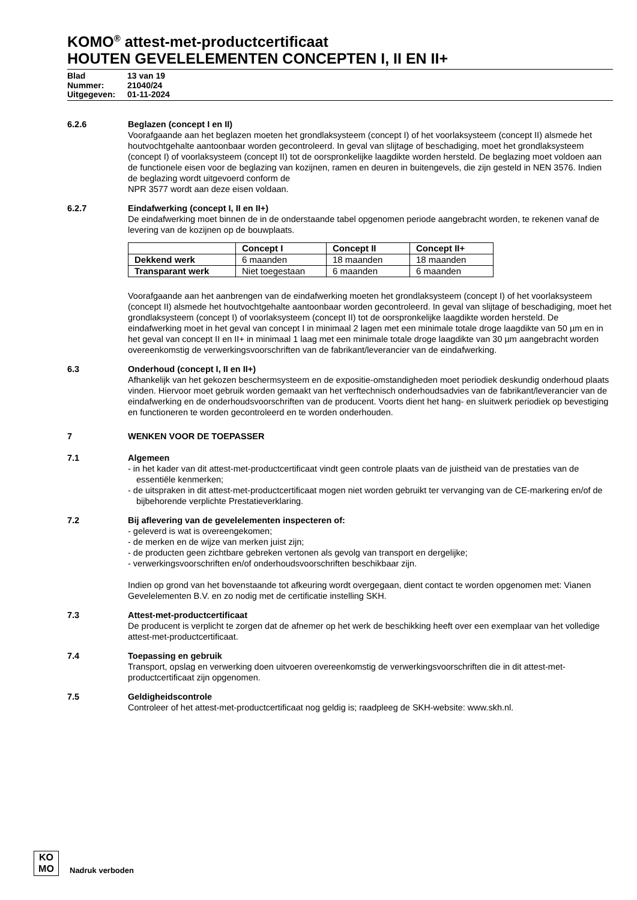KOMO<sup>®</sup> attest-met-productcertificaat
HOUTEN GEVELELEMENTEN CONCEPTEN I, II EN II+
Blad 13 van 19
Nummer: 21040/24
Uitgegeven: 01-11-2024
6.2.6 Beglazen (concept I en II)
Voorafgaande aan het beglazen moeten het grondlaksysteem (concept I) of het voorlaksysteem (concept II) alsmede het houtvochtgehalte aantoonbaar worden gecontroleerd. In geval van slijtage of beschadiging, moet het grondlaksysteem (concept I) of voorlaksysteem (concept II) tot de oorspronkelijke laagdikte worden hersteld. De beglazing moet voldoen aan de functionele eisen voor de beglazing van kozijnen, ramen en deuren in buitengevels, die zijn gesteld in NEN 3576. Indien de beglazing wordt uitgevoerd conform de
NPR 3577 wordt aan deze eisen voldaan.
6.2.7 Eindafwerking (concept I, II en II+)
De eindafwerking moet binnen de in de onderstaande tabel opgenomen periode aangebracht worden, te rekenen vanaf de levering van de kozijnen op de bouwplaats.
| | Concept I | Concept II | Concept II+ |
| --- | --- | --- | --- |
| Dekkend werk | 6 maanden | 18 maanden | 18 maanden |
| Transparant werk | Niet toegestaan | 6 maanden | 6 maanden |
Voorafgaande aan het aanbrengen van de eindafwerking moeten het grondlaksysteem (concept I) of het voorlaksysteem (concept II) alsmede het houtvochtgehalte aantoonbaar worden gecontroleerd. In geval van slijtage of beschadiging, moet het grondlaksysteem (concept I) of voorlaksysteem (concept II) tot de oorspronkelijke laagdikte worden hersteld. De eindafwerking moet in het geval van concept I in minimaal 2 lagen met een minimale totale droge laagdikte van 50 µm en in het geval van concept II en II+ in minimaal 1 laag met een minimale totale droge laagdikte van 30 µm aangebracht worden overeenkomstig de verwerkingsvoorschriften van de fabrikant/leverancier van de eindafwerking.
6.3 Onderhoud (concept I, II en II+)
Afhankelijk van het gekozen beschermsysteem en de expositie-omstandigheden moet periodiek deskundig onderhoud plaats vinden. Hiervoor moet gebruik worden gemaakt van het verftechnisch onderhoudsadvies van de fabrikant/leverancier van de eindafwerking en de onderhoudsvoorschriften van de producent. Voorts dient het hang- en sluitwerk periodiek op bevestiging en functioneren te worden gecontroleerd en te worden onderhouden.
7 WENKEN VOOR DE TOEPASSER
7.1 Algemeen
- in het kader van dit attest-met-productcertificaat vindt geen controle plaats van de juistheid van de prestaties van de essentiële kenmerken;
- de uitspraken in dit attest-met-productcertificaat mogen niet worden gebruikt ter vervanging van de CE-markering en/of de bijbehorende verplichte Prestatieverklaring.
7.2 Bij aflevering van de gevelelementen inspecteren of:
- geleverd is wat is overeengekomen;
- de merken en de wijze van merken juist zijn;
- de producten geen zichtbare gebreken vertonen als gevolg van transport en dergelijke;
- verwerkingsvoorschriften en/of onderhoudsvoorschriften beschikbaar zijn.
Indien op grond van het bovenstaande tot afkeuring wordt overgegaan, dient contact te worden opgenomen met: Vianen Gevelelementen B.V. en zo nodig met de certificatie instelling SKH.
7.3 Attest-met-productcertificaat
De producent is verplicht te zorgen dat de afnemer op het werk de beschikking heeft over een exemplaar van het volledige attest-met-productcertificaat.
7.4 Toepassing en gebruik
Transport, opslag en verwerking doen uitvoeren overeenkomstig de verwerkingsvoorschriften die in dit attest-met-productcertificaat zijn opgenomen.
7.5 Geldigheidscontrole
Controleer of het attest-met-productcertificaat nog geldig is; raadpleeg de SKH-website: www.skh.nl.
KO
MO
Nadruk verboden